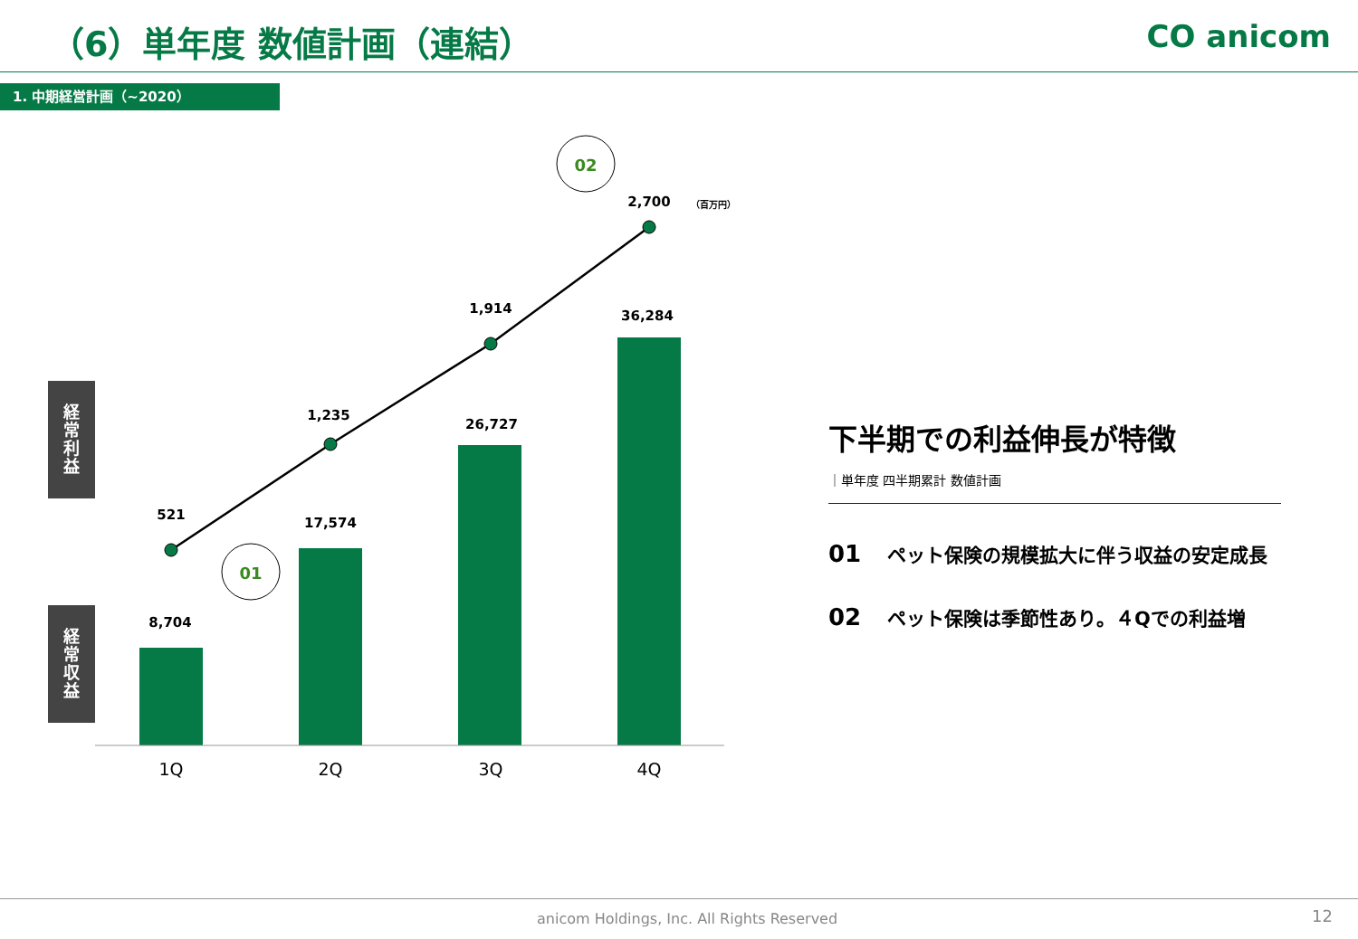（6）単年度 数値計画（連結） CO anicom
1. 中期経営計画（~2020）
経
常
利
益
経
常
収
益
8,704
17,574
26,727
36,284
521
1,235
1,914
2,700
（百万円）
1Q
2Q
3Q
4Q
01
02
下半期での利益伸長が特徴
｜単年度 四半期累計 数値計画
01 ペット保険の規模拡大に伴う収益の安定成長
02 ペット保険は季節性あり。４Qでの利益増
anicom Holdings, Inc. All Rights Reserved
12